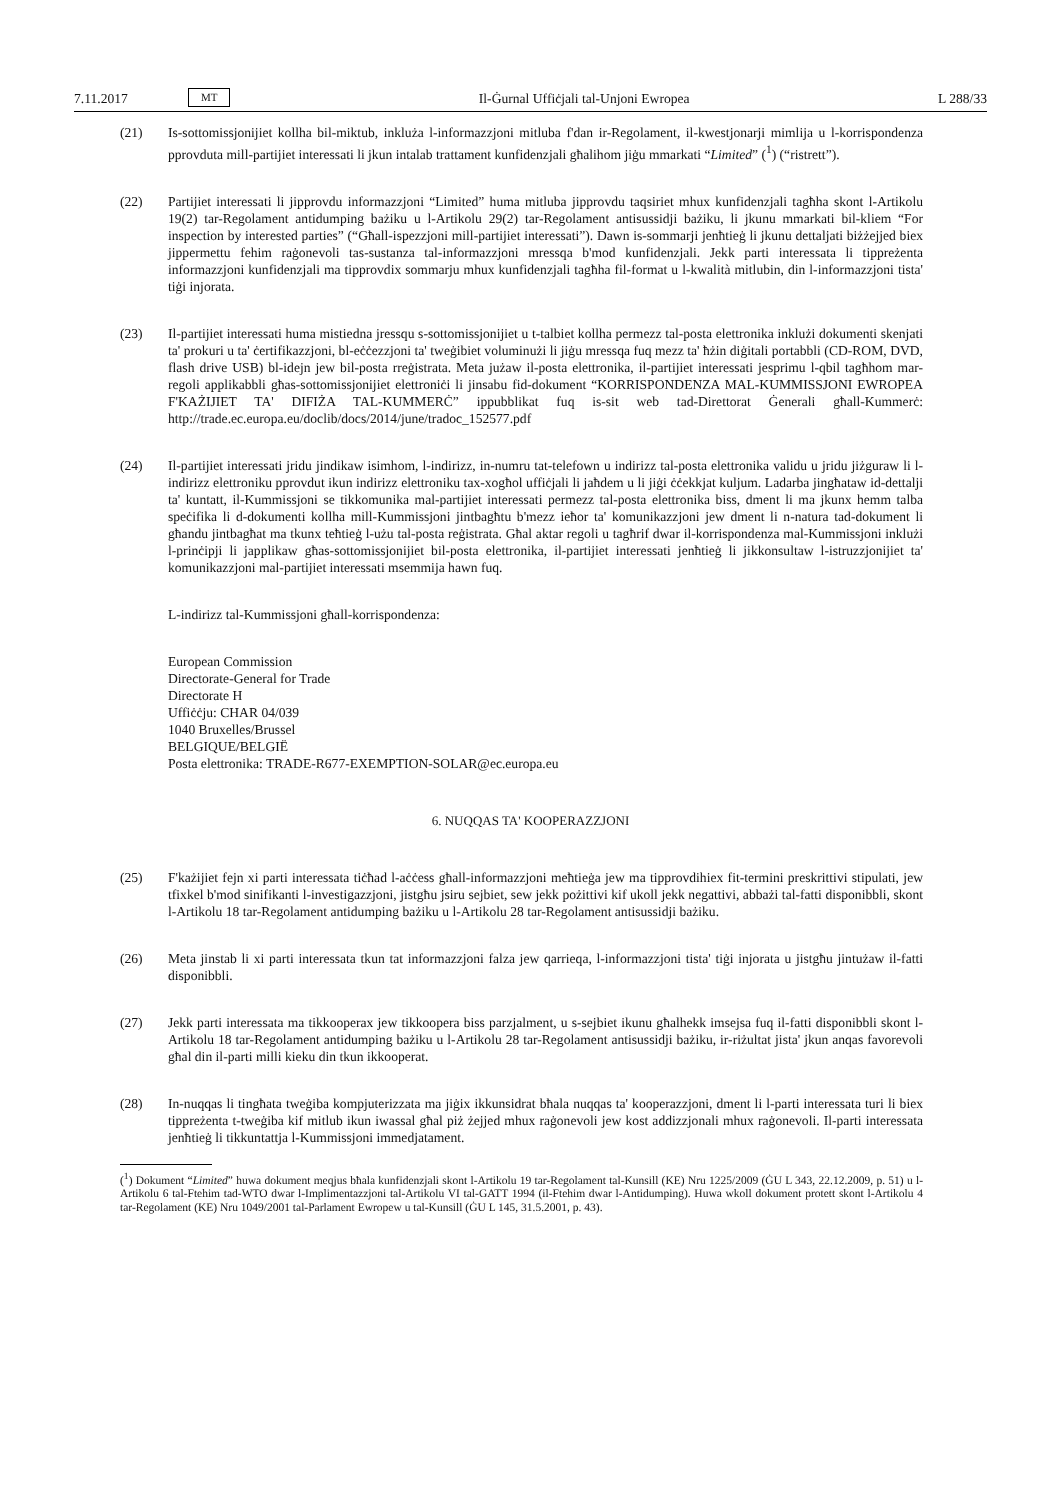7.11.2017 MT Il-Ġurnal Uffiċjali tal-Unjoni Ewropea L 288/33
(21) Is-sottomissjonijiet kollha bil-miktub, inkluża l-informazzjoni mitluba f'dan ir-Regolament, il-kwestjonarji mimlija u l-korrispondenza pprovduta mill-partijiet interessati li jkun intalab trattament kunfidenzjali għalihom jiġu mmarkati “Limited” (<sup>1</sup>) (“ristrett”).
(22) Partijiet interessati li jipprovdu informazzjoni “Limited” huma mitluba jipprovdu taqsiriet mhux kunfidenzjali tagħha skont l-Artikolu 19(2) tar-Regolament antidumping bażiku u l-Artikolu 29(2) tar-Regolament antisussidji bażiku, li jkunu mmarkati bil-kliem “For inspection by interested parties” (“Għall-ispezzjoni mill-partijiet interessati”). Dawn is-sommarji jenħtieġ li jkunu dettaljati biżżejjed biex jippermettu fehim raġonevoli tas-sustanza tal-informazzjoni mressqa b'mod kunfidenzjali. Jekk parti interessata li tippreżenta informazzjoni kunfidenzjali ma tipprovdix sommarju mhux kunfidenzjali tagħha fil-format u l-kwalità mitlubin, din l-informazzjoni tista' tiġi injorata.
(23) Il-partijiet interessati huma mistiedna jressqu s-sottomissjonijiet u t-talbiet kollha permezz tal-posta elettronika inklużi dokumenti skenjati ta' prokuri u ta' ċertifikazzjoni, bl-eċċezzjoni ta' tweġibiet voluminużi li jiġu mressqa fuq mezz ta' ħżin diġitali portabbli (CD-ROM, DVD, flash drive USB) bl-idejn jew bil-posta rreġistrata. Meta jużaw il-posta elettronika, il-partijiet interessati jesprimu l-qbil tagħhom mar-regoli applikabbli għas-sottomissjonijiet elettroniċi li jinsabu fid-dokument “KORRISPONDENZA MAL-KUMMISSJONI EWROPEA F'KAŻIJIET TA' DIFIŻA TAL-KUMMERĊ” ippubblikat fuq is-sit web tad-Direttorat Ġenerali għall-Kummerċ: http://trade.ec.europa.eu/doclib/docs/2014/june/tradoc_152577.pdf
(24) Il-partijiet interessati jridu jindikaw isimhom, l-indirizz, in-numru tat-telefown u indirizz tal-posta elettronika validu u jridu jiżguraw li l-indirizz elettroniku pprovdut ikun indirizz elettroniku tax-xogħol uffiċjali li jaħdem u li jiġi ċċekkjat kuljum. Ladarba jingħataw id-dettalji ta' kuntatt, il-Kummissjoni se tikkomunika mal-partijiet interessati permezz tal-posta elettronika biss, dment li ma jkunx hemm talba speċifika li d-dokumenti kollha mill-Kummissjoni jintbagħtu b'mezz ieħor ta' komunikazzjoni jew dment li n-natura tad-dokument li għandu jintbagħat ma tkunx teħtieġ l-użu tal-posta reġistrata. Għal aktar regoli u tagħrif dwar il-korrispondenza mal-Kummissjoni inklużi l-prinċipji li japplikaw għas-sottomissjonijiet bil-posta elettronika, il-partijiet interessati jenħtieġ li jikkonsultaw l-istruzzjonijiet ta' komunikazzjoni mal-partijiet interessati msemmija hawn fuq.
L-indirizz tal-Kummissjoni għall-korrispondenza:
European Commission
Directorate-General for Trade
Directorate H
Uffiċċju: CHAR 04/039
1040 Bruxelles/Brussel
BELGIQUE/BELGIË
Posta elettronika: TRADE-R677-EXEMPTION-SOLAR@ec.europa.eu
6. NUQQAS TA' KOOPERAZZJONI
(25) F'każijiet fejn xi parti interessata tiċħad l-aċċess għall-informazzjoni meħtieġa jew ma tipprovdihiex fit-termini preskrittivi stipulati, jew tfixkel b'mod sinifikanti l-investigazzjoni, jistgħu jsiru sejbiet, sew jekk pożittivi kif ukoll jekk negattivi, abbażi tal-fatti disponibbli, skont l-Artikolu 18 tar-Regolament antidumping bażiku u l-Artikolu 28 tar-Regolament antisussidji bażiku.
(26) Meta jinstab li xi parti interessata tkun tat informazzjoni falza jew qarrieqa, l-informazzjoni tista' tiġi injorata u jistgħu jintużaw il-fatti disponibbli.
(27) Jekk parti interessata ma tikkooperax jew tikkoopera biss parzjalment, u s-sejbiet ikunu għalhekk imsejsa fuq il-fatti disponibbli skont l-Artikolu 18 tar-Regolament antidumping bażiku u l-Artikolu 28 tar-Regolament antisussidji bażiku, ir-riżultat jista' jkun anqas favorevoli għal din il-parti milli kieku din tkun ikkooperat.
(28) In-nuqqas li tingħata tweġiba kompjuterizzata ma jiġix ikkunsidrat bħala nuqqas ta' kooperazzjoni, dment li l-parti interessata turi li biex tippreżenta t-tweġiba kif mitlub ikun iwassal għal piż żejjed mhux raġonevoli jew kost addizzjonali mhux raġonevoli. Il-parti interessata jenħtieġ li tikkuntattja l-Kummissjoni immedjatament.
(<sup>1</sup>) Dokument “Limited” huwa dokument meqjus bħala kunfidenzjali skont l-Artikolu 19 tar-Regolament tal-Kunsill (KE) Nru 1225/2009 (ĠU L 343, 22.12.2009, p. 51) u l-Artikolu 6 tal-Ftehim tad-WTO dwar l-Implimentazzjoni tal-Artikolu VI tal-GATT 1994 (il-Ftehim dwar l-Antidumping). Huwa wkoll dokument protett skont l-Artikolu 4 tar-Regolament (KE) Nru 1049/2001 tal-Parlament Ewropew u tal-Kunsill (ĠU L 145, 31.5.2001, p. 43).